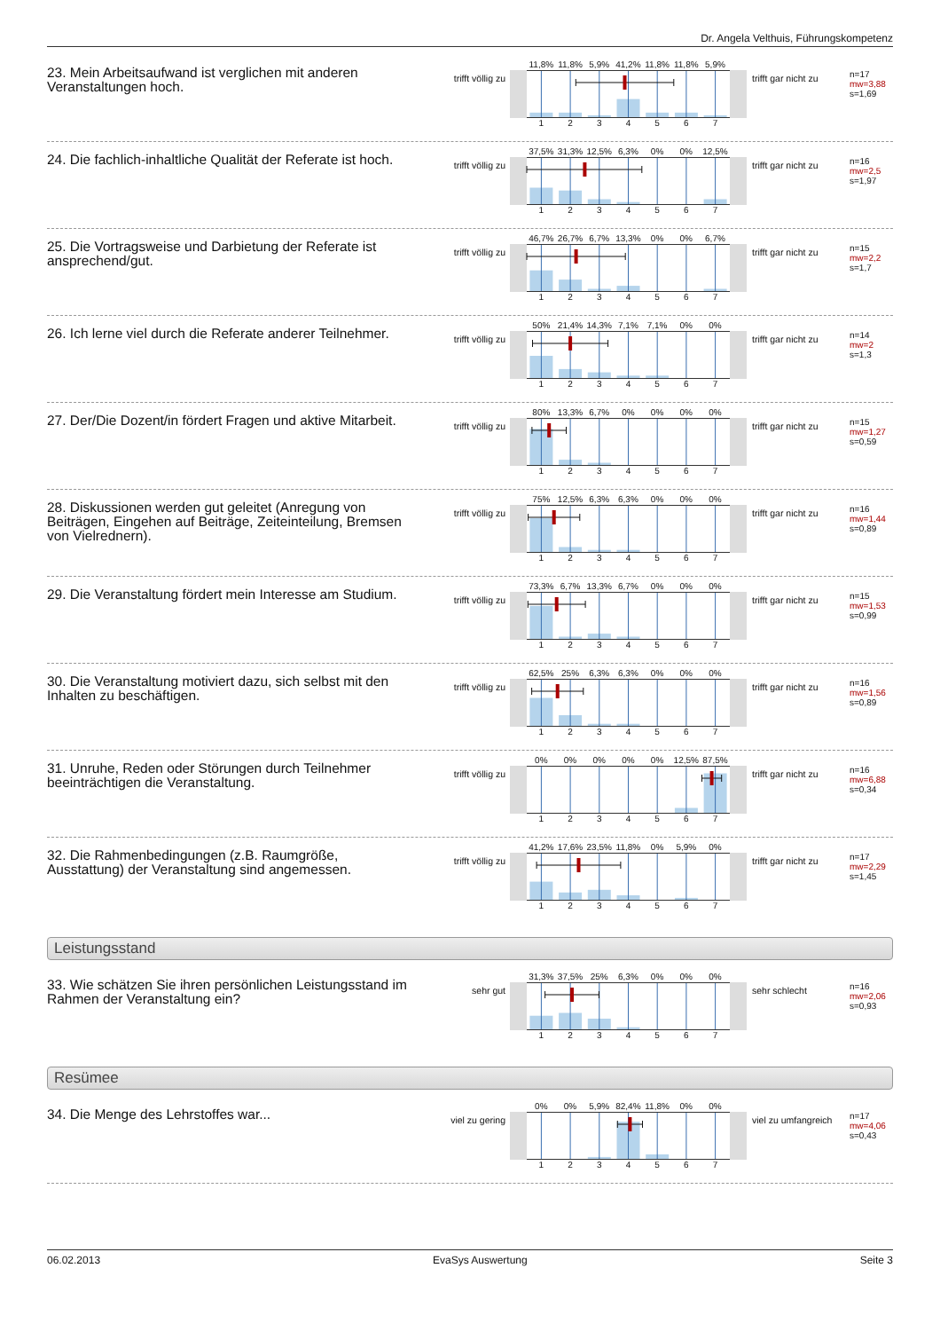Dr. Angela Velthuis, Führungskompetenz
23. Mein Arbeitsaufwand ist verglichen mit anderen Veranstaltungen hoch.
trifft völlig zu
11,8% 11,8% 5,9% 41,2% 11,8% 11,8% 5,9%
1234567
trifft gar nicht zu
n=17
mw=3,88
s=1,69
24. Die fachlich-inhaltliche Qualität der Referate ist hoch.
trifft völlig zu
37,5% 31,3% 12,5% 6,3% 0% 0% 12,5%
1234567
trifft gar nicht zu
n=16
mw=2,5
s=1,97
25. Die Vortragsweise und Darbietung der Referate ist ansprechend/gut.
trifft völlig zu
46,7% 26,7% 6,7% 13,3% 0% 0% 6,7%
1234567
trifft gar nicht zu
n=15
mw=2,2
s=1,7
26. Ich lerne viel durch die Referate anderer Teilnehmer.
trifft völlig zu
50% 21,4% 14,3% 7,1% 7,1% 0% 0%
1234567
trifft gar nicht zu
n=14
mw=2
s=1,3
27. Der/Die Dozent/in fördert Fragen und aktive Mitarbeit.
trifft völlig zu
80% 13,3% 6,7% 0% 0% 0% 0%
1234567
trifft gar nicht zu
n=15
mw=1,27
s=0,59
28. Diskussionen werden gut geleitet (Anregung von Beiträgen, Eingehen auf Beiträge, Zeiteinteilung, Bremsen von Vielrednern).
trifft völlig zu
75% 12,5% 6,3% 6,3% 0% 0% 0%
1234567
trifft gar nicht zu
n=16
mw=1,44
s=0,89
29. Die Veranstaltung fördert mein Interesse am Studium.
trifft völlig zu
73,3% 6,7% 13,3% 6,7% 0% 0% 0%
1234567
trifft gar nicht zu
n=15
mw=1,53
s=0,99
30. Die Veranstaltung motiviert dazu, sich selbst mit den Inhalten zu beschäftigen.
trifft völlig zu
62,5% 25% 6,3% 6,3% 0% 0% 0%
1234567
trifft gar nicht zu
n=16
mw=1,56
s=0,89
31. Unruhe, Reden oder Störungen durch Teilnehmer beeinträchtigen die Veranstaltung.
trifft völlig zu
0% 0% 0% 0% 0% 12,5% 87,5%
1234567
trifft gar nicht zu
n=16
mw=6,88
s=0,34
32. Die Rahmenbedingungen (z.B. Raumgröße, Ausstattung) der Veranstaltung sind angemessen.
trifft völlig zu
41,2% 17,6% 23,5% 11,8% 0% 5,9% 0%
1234567
trifft gar nicht zu
n=17
mw=2,29
s=1,45
Leistungsstand
33. Wie schätzen Sie ihren persönlichen Leistungsstand im Rahmen der Veranstaltung ein?
sehr gut
31,3% 37,5% 25% 6,3% 0% 0% 0%
1234567
sehr schlecht
n=16
mw=2,06
s=0,93
Resümee
34. Die Menge des Lehrstoffes war...
viel zu gering
0% 0% 5,9% 82,4% 11,8% 0% 0%
1234567
viel zu umfangreich
n=17
mw=4,06
s=0,43
06.02.2013 EvaSys Auswertung Seite 3